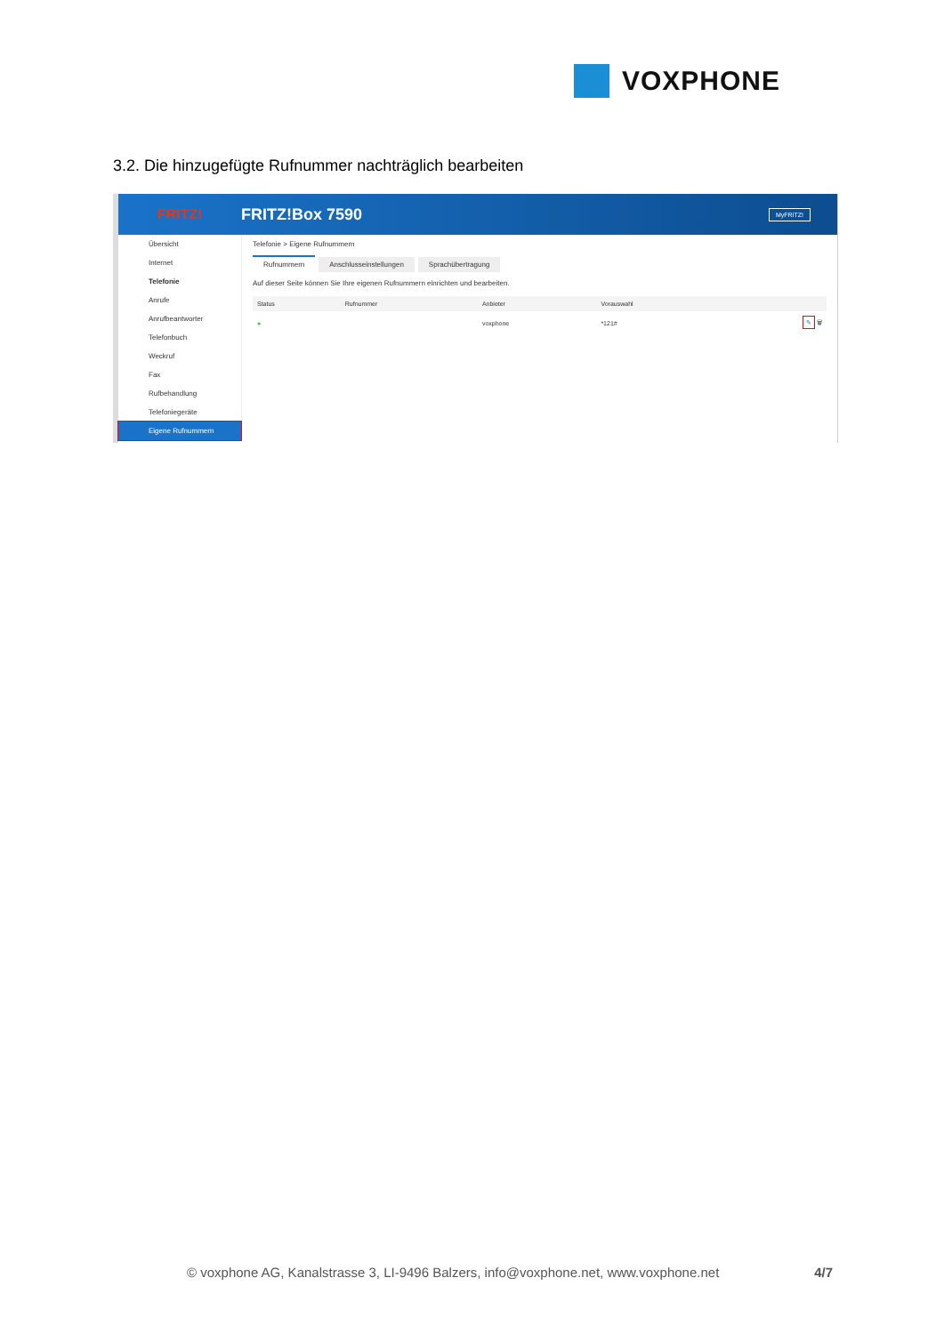VOXPHONE
3.2. Die hinzugefügte Rufnummer nachträglich bearbeiten
FRITZ! FRITZ!Box 7590
MyFRITZ!
Übersicht
Internet
Telefonie
Anrufe
Anrufbeantworter
Telefonbuch
Weckruf
Fax
Rufbehandlung
Telefoniegeräte
Eigene Rufnummern
Telefonie > Eigene Rufnummern
Rufnummern Anschlusseinstellungen Sprachübertragung
Auf dieser Seite können Sie Ihre eigenen Rufnummern einrichten und bearbeiten.
| Status | Rufnummer | Anbieter | Vorauswahl | |
| --- | --- | --- | --- | --- |
| ● | | voxphone | *121# | ✎ 🗑 |
© voxphone AG, Kanalstrasse 3, LI-9496 Balzers, info@voxphone.net, www.voxphone.net 4/7